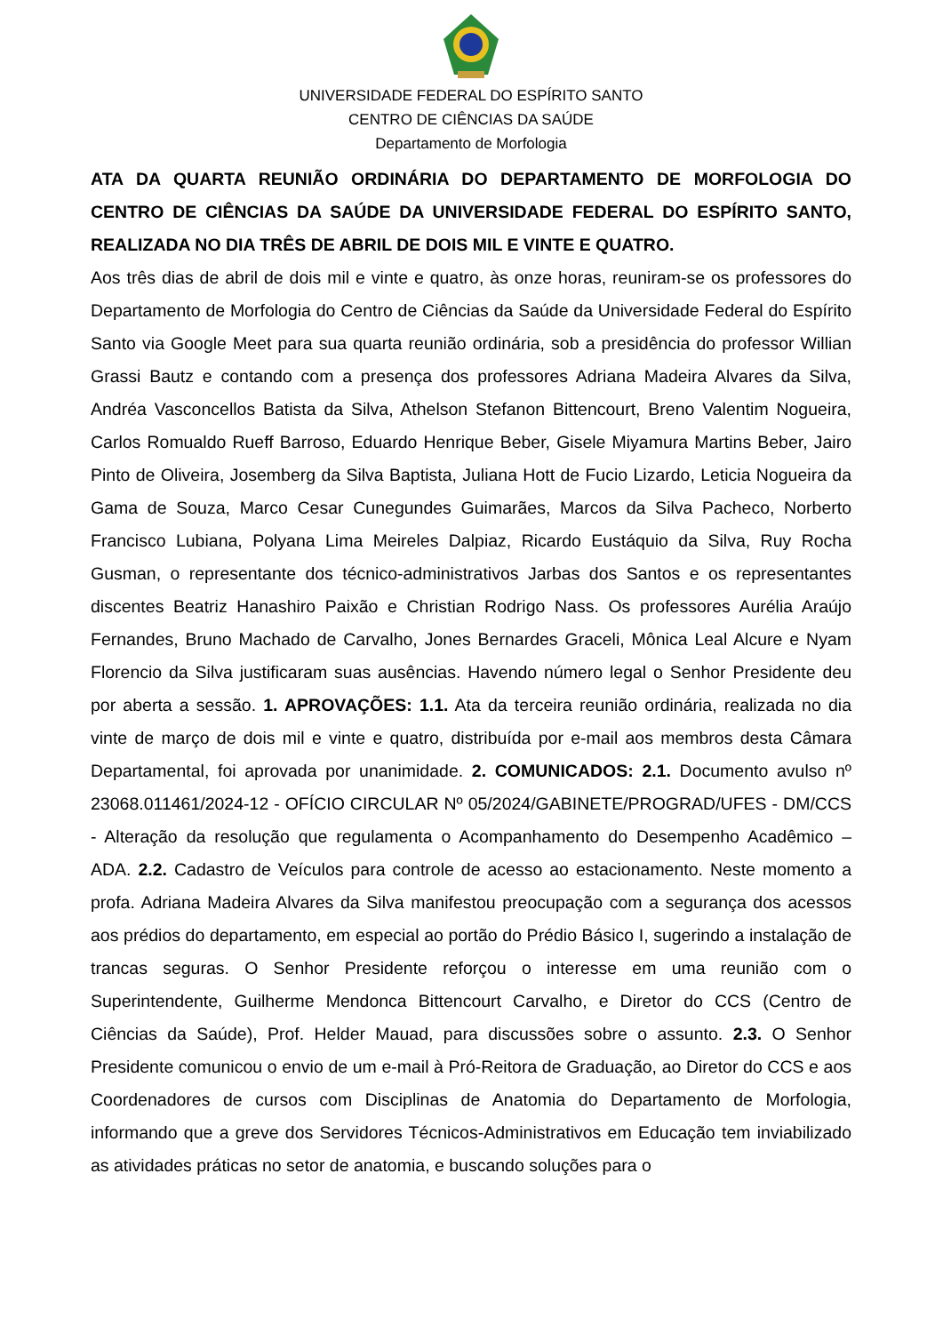UNIVERSIDADE FEDERAL DO ESPÍRITO SANTO
CENTRO DE CIÊNCIAS DA SAÚDE
Departamento de Morfologia
ATA DA QUARTA REUNIÃO ORDINÁRIA DO DEPARTAMENTO DE MORFOLOGIA DO CENTRO DE CIÊNCIAS DA SAÚDE DA UNIVERSIDADE FEDERAL DO ESPÍRITO SANTO, REALIZADA NO DIA TRÊS DE ABRIL DE DOIS MIL E VINTE E QUATRO.
Aos três dias de abril de dois mil e vinte e quatro, às onze horas, reuniram-se os professores do Departamento de Morfologia do Centro de Ciências da Saúde da Universidade Federal do Espírito Santo via Google Meet para sua quarta reunião ordinária, sob a presidência do professor Willian Grassi Bautz e contando com a presença dos professores Adriana Madeira Alvares da Silva, Andréa Vasconcellos Batista da Silva, Athelson Stefanon Bittencourt, Breno Valentim Nogueira, Carlos Romualdo Rueff Barroso, Eduardo Henrique Beber, Gisele Miyamura Martins Beber, Jairo Pinto de Oliveira, Josemberg da Silva Baptista, Juliana Hott de Fucio Lizardo, Leticia Nogueira da Gama de Souza, Marco Cesar Cunegundes Guimarães, Marcos da Silva Pacheco, Norberto Francisco Lubiana, Polyana Lima Meireles Dalpiaz, Ricardo Eustáquio da Silva, Ruy Rocha Gusman, o representante dos técnico-administrativos Jarbas dos Santos e os representantes discentes Beatriz Hanashiro Paixão e Christian Rodrigo Nass. Os professores Aurélia Araújo Fernandes, Bruno Machado de Carvalho, Jones Bernardes Graceli, Mônica Leal Alcure e Nyam Florencio da Silva justificaram suas ausências. Havendo número legal o Senhor Presidente deu por aberta a sessão. 1. APROVAÇÕES: 1.1. Ata da terceira reunião ordinária, realizada no dia vinte de março de dois mil e vinte e quatro, distribuída por e-mail aos membros desta Câmara Departamental, foi aprovada por unanimidade. 2. COMUNICADOS: 2.1. Documento avulso nº 23068.011461/2024-12 - OFÍCIO CIRCULAR Nº 05/2024/GABINETE/PROGRAD/UFES - DM/CCS - Alteração da resolução que regulamenta o Acompanhamento do Desempenho Acadêmico – ADA. 2.2. Cadastro de Veículos para controle de acesso ao estacionamento. Neste momento a profa. Adriana Madeira Alvares da Silva manifestou preocupação com a segurança dos acessos aos prédios do departamento, em especial ao portão do Prédio Básico I, sugerindo a instalação de trancas seguras. O Senhor Presidente reforçou o interesse em uma reunião com o Superintendente, Guilherme Mendonca Bittencourt Carvalho, e Diretor do CCS (Centro de Ciências da Saúde), Prof. Helder Mauad, para discussões sobre o assunto. 2.3. O Senhor Presidente comunicou o envio de um e-mail à Pró-Reitora de Graduação, ao Diretor do CCS e aos Coordenadores de cursos com Disciplinas de Anatomia do Departamento de Morfologia, informando que a greve dos Servidores Técnicos-Administrativos em Educação tem inviabilizado as atividades práticas no setor de anatomia, e buscando soluções para o